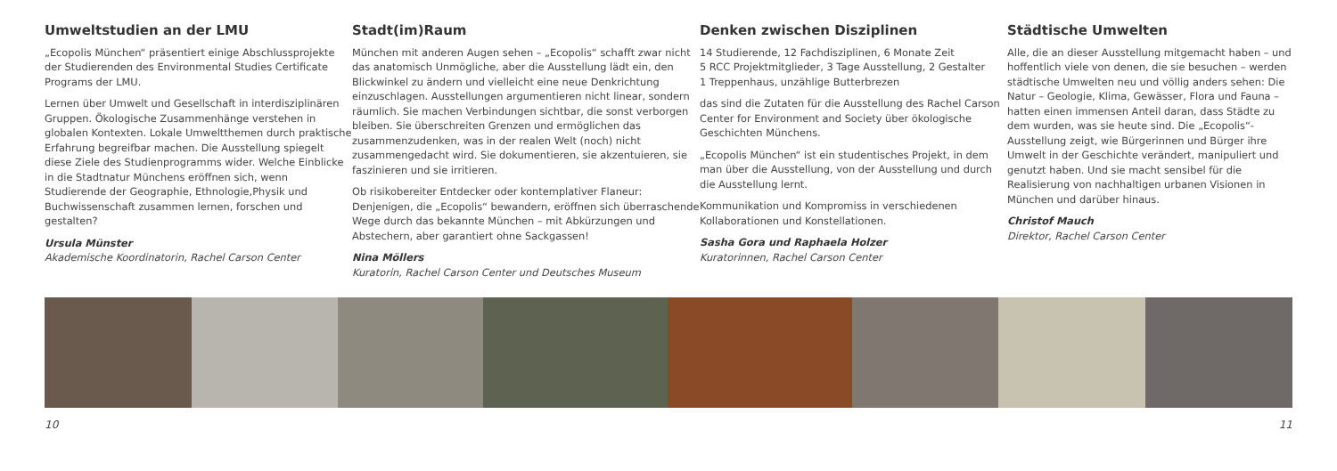Umweltstudien an der LMU
„Ecopolis München“ präsentiert einige Abschlussprojekte der Studierenden des Environmental Studies Certificate Programs der LMU.
Lernen über Umwelt und Gesellschaft in interdisziplinären Gruppen. Ökologische Zusammenhänge verstehen in globalen Kontexten. Lokale Umweltthemen durch praktische Erfahrung begreifbar machen. Die Ausstellung spiegelt diese Ziele des Studienprogramms wider. Welche Einblicke in die Stadtnatur Münchens eröffnen sich, wenn Studierende der Geographie, Ethnologie,Physik und Buchwissenschaft zusammen lernen, forschen und gestalten?
Ursula Münster
Akademische Koordinatorin, Rachel Carson Center
Stadt(im)Raum
München mit anderen Augen sehen – „Ecopolis“ schafft zwar nicht das anatomisch Unmögliche, aber die Ausstellung lädt ein, den Blickwinkel zu ändern und vielleicht eine neue Denkrichtung einzuschlagen. Ausstellungen argumentieren nicht linear, sondern räumlich. Sie machen Verbindungen sichtbar, die sonst verborgen bleiben. Sie überschreiten Grenzen und ermöglichen das zusammenzudenken, was in der realen Welt (noch) nicht zusammengedacht wird. Sie dokumentieren, sie akzentuieren, sie faszinieren und sie irritieren.
Ob risikobereiter Entdecker oder kontemplativer Flaneur: Denjenigen, die „Ecopolis“ bewandern, eröffnen sich überraschende Wege durch das bekannte München – mit Abkürzungen und Abstechern, aber garantiert ohne Sackgassen!
Nina Möllers
Kuratorin, Rachel Carson Center und Deutsches Museum
Denken zwischen Disziplinen
14 Studierende, 12 Fachdisziplinen, 6 Monate Zeit
5 RCC Projektmitglieder, 3 Tage Ausstellung, 2 Gestalter
1 Treppenhaus, unzählige Butterbrezen
das sind die Zutaten für die Ausstellung des Rachel Carson Center for Environment and Society über ökologische Geschichten Münchens.
„Ecopolis München“ ist ein studentisches Projekt, in dem man über die Ausstellung, von der Ausstellung und durch die Ausstellung lernt.
Kommunikation und Kompromiss in verschiedenen Kollaborationen und Konstellationen.
Sasha Gora und Raphaela Holzer
Kuratorinnen, Rachel Carson Center
Städtische Umwelten
Alle, die an dieser Ausstellung mitgemacht haben – und hoffentlich viele von denen, die sie besuchen – werden städtische Umwelten neu und völlig anders sehen: Die Natur – Geologie, Klima, Gewässer, Flora und Fauna – hatten einen immensen Anteil daran, dass Städte zu dem wurden, was sie heute sind. Die „Ecopolis“-Ausstellung zeigt, wie Bürgerinnen und Bürger ihre Umwelt in der Geschichte verändert, manipuliert und genutzt haben. Und sie macht sensibel für die Realisierung von nachhaltigen urbanen Visionen in München und darüber hinaus.
Christof Mauch
Direktor, Rachel Carson Center
10 11